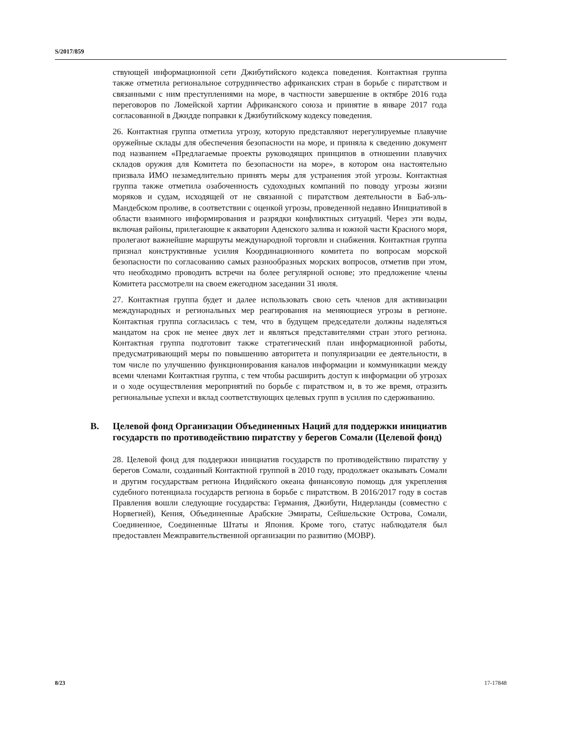S/2017/859
ствующей информационной сети Джибутийского кодекса поведения. Контактная группа также отметила региональное сотрудничество африканских стран в борьбе с пиратством и связанными с ним преступлениями на море, в частности завершение в октябре 2016 года переговоров по Ломейской хартии Африканского союза и принятие в январе 2017 года согласованной в Джидде поправки к Джибутийскому кодексу поведения.
26. Контактная группа отметила угрозу, которую представляют нерегулируемые плавучие оружейные склады для обеспечения безопасности на море, и приняла к сведению документ под названием «Предлагаемые проекты руководящих принципов в отношении плавучих складов оружия для Комитета по безопасности на море», в котором она настоятельно призвала ИМО незамедлительно принять меры для устранения этой угрозы. Контактная группа также отметила озабоченность судоходных компаний по поводу угрозы жизни моряков и судам, исходящей от не связанной с пиратством деятельности в Баб-эль-Мандебском проливе, в соответствии с оценкой угрозы, проведенной недавно Инициативой в области взаимного информирования и разрядки конфликтных ситуаций. Через эти воды, включая районы, прилегающие к акватории Аденского залива и южной части Красного моря, пролегают важнейшие маршруты международной торговли и снабжения. Контактная группа признал конструктивные усилия Координационного комитета по вопросам морской безопасности по согласованию самых разнообразных морских вопросов, отметив при этом, что необходимо проводить встречи на более регулярной основе; это предложение члены Комитета рассмотрели на своем ежегодном заседании 31 июля.
27. Контактная группа будет и далее использовать свою сеть членов для активизации международных и региональных мер реагирования на меняющиеся угрозы в регионе. Контактная группа согласилась с тем, что в будущем председатели должны наделяться мандатом на срок не менее двух лет и являться представителями стран этого региона. Контактная группа подготовит также стратегический план информационной работы, предусматривающий меры по повышению авторитета и популяризации ее деятельности, в том числе по улучшению функционирования каналов информации и коммуникации между всеми членами Контактная группа, с тем чтобы расширить доступ к информации об угрозах и о ходе осуществления мероприятий по борьбе с пиратством и, в то же время, отразить региональные успехи и вклад соответствующих целевых групп в усилия по сдерживанию.
B. Целевой фонд Организации Объединенных Наций для поддержки инициатив государств по противодействию пиратству у берегов Сомали (Целевой фонд)
28. Целевой фонд для поддержки инициатив государств по противодействию пиратству у берегов Сомали, созданный Контактной группой в 2010 году, продолжает оказывать Сомали и другим государствам региона Индийского океана финансовую помощь для укрепления судебного потенциала государств региона в борьбе с пиратством. В 2016/2017 году в состав Правления вошли следующие государства: Германия, Джибути, Нидерланды (совместно с Норвегией), Кения, Объединенные Арабские Эмираты, Сейшельские Острова, Сомали, Соединенное, Соединенные Штаты и Япония. Кроме того, статус наблюдателя был предоставлен Межправительственной организации по развитию (МОВР).
8/23 17-17848